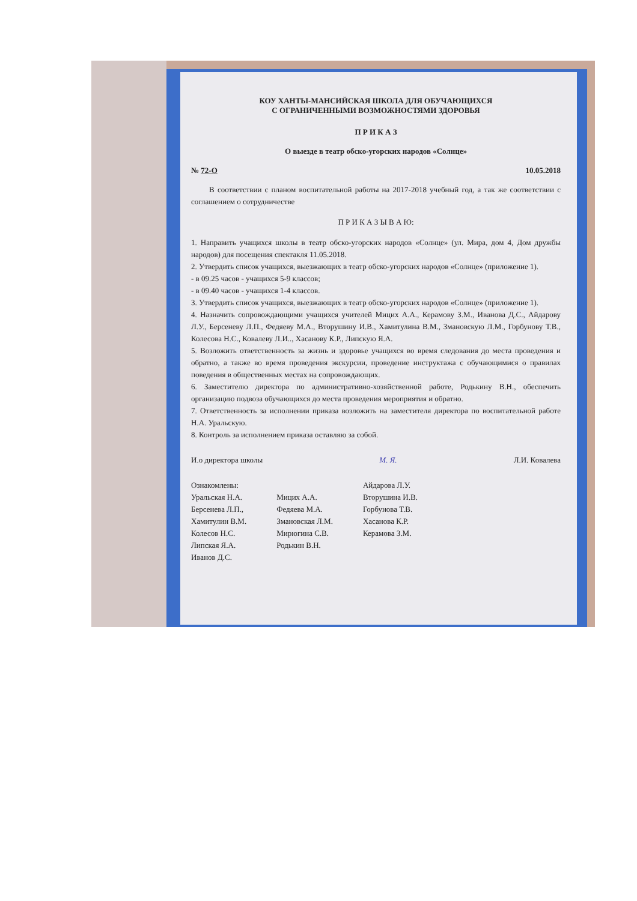КОУ ХАНТЫ-МАНСИЙСКАЯ ШКОЛА ДЛЯ ОБУЧАЮЩИХСЯ
С ОГРАНИЧЕННЫМИ ВОЗМОЖНОСТЯМИ ЗДОРОВЬЯ
П Р И К А З
О выезде в театр обско-угорских народов «Солнце»
№ 72-О 10.05.2018
В соответствии с планом воспитательной работы на 2017-2018 учебный год, а так же соответствии с соглашением о сотрудничестве
П Р И К А З Ы В А Ю:
1. Направить учащихся школы в театр обско-угорских народов «Солнце» (ул. Мира, дом 4, Дом дружбы народов) для посещения спектакля 11.05.2018.
2. Утвердить список учащихся, выезжающих в театр обско-угорских народов «Солнце» (приложение 1).
- в 09.25 часов - учащихся 5-9 классов;
- в 09.40 часов - учащихся 1-4 классов.
3. Утвердить список учащихся, выезжающих в театр обско-угорских народов «Солнце» (приложение 1).
4. Назначить сопровождающими учащихся учителей Мицих А.А., Керамову З.М., Иванова Д.С., Айдарову Л.У., Берсеневу Л.П., Федяеву М.А., Вторушину И.В., Хамитулина В.М., Змановскую Л.М., Горбунову Т.В., Колесова Н.С., Ковалеву Л.И.., Хасанову К.Р., Липскую Я.А.
5. Возложить ответственность за жизнь и здоровье учащихся во время следования до места проведения и обратно, а также во время проведения экскурсии, проведение инструктажа с обучающимися о правилах поведения в общественных местах на сопровождающих.
6. Заместителю директора по административно-хозяйственной работе, Родькину В.Н., обеспечить организацию подвоза обучающихся до места проведения мероприятия и обратно.
7. Ответственность за исполнении приказа возложить на заместителя директора по воспитательной работе Н.А. Уральскую.
8. Контроль за исполнением приказа оставляю за собой.
И.о директора школы М. Я. Л.И. Ковалева
Ознакомлены:
Уральская Н.А.
Берсенева Л.П.,
Хамитулин В.М.
Колесов Н.С.
Липская Я.А.
Иванов Д.С.
Мицих А.А.
Федяева М.А.
Змановская Л.М.
Мирюгина С.В.
Родькин В.Н.
Айдарова Л.У.
Вторушина И.В.
Горбунова Т.В.
Хасанова К.Р.
Керамова З.М.